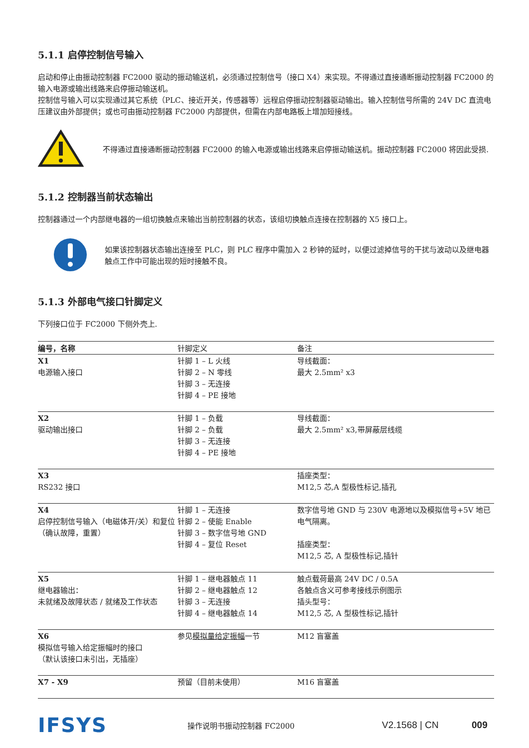5.1.1 启停控制信号输入
启动和停止由振动控制器 FC2000 驱动的振动输送机，必须通过控制信号（接口 X4）来实现。不得通过直接通断振动控制器 FC2000 的输入电源或输出线路来启停振动输送机。
控制信号输入可以实现通过其它系统（PLC、接近开关，传感器等）远程启停振动控制器驱动输出。输入控制信号所需的 24V DC 直流电压建议由外部提供；或也可由振动控制器 FC2000 内部提供，但需在内部电路板上增加短接线。
不得通过直接通断振动控制器 FC2000 的输入电源或输出线路来启停振动输送机。振动控制器 FC2000 将因此受损.
5.1.2 控制器当前状态输出
控制器通过一个内部继电器的一组切换触点来输出当前控制器的状态，该组切换触点连接在控制器的 X5 接口上。
如果该控制器状态输出连接至 PLC，则 PLC 程序中需加入 2 秒钟的延时，以便过滤掉信号的干扰与波动以及继电器触点工作中可能出现的短时接触不良。
5.1.3 外部电气接口针脚定义
下列接口位于 FC2000 下侧外壳上.
| 编号，名称 | 针脚定义 | 备注 |
| --- | --- | --- |
| X1 电源输入接口 | 针脚 1 – L 火线 针脚 2 – N 零线 针脚 3 – 无连接 针脚 4 – PE 接地 | 导线截面： 最大 2.5mm² x3 |
| X2 驱动输出接口 | 针脚 1 – 负载 针脚 2 – 负载 针脚 3 – 无连接 针脚 4 – PE 接地 | 导线截面： 最大 2.5mm² x3,带屏蔽层线缆 |
| X3 RS232 接口 | | 插座类型： M12,5 芯,A 型极性标记,插孔 |
| X4 启停控制信号输入（电磁体开/关）和复位（确认故障，重置） | 针脚 1 – 无连接 针脚 2 – 使能 Enable 针脚 3 – 数字信号地 GND 针脚 4 – 复位 Reset | 数字信号地 GND 与 230V 电源地以及模拟信号+5V 地已电气隔离。 插座类型： M12,5 芯, A 型极性标记,插针 |
| X5 继电器输出： 未就绪及故障状态 / 就绪及工作状态 | 针脚 1 – 继电器触点 11 针脚 2 – 继电器触点 12 针脚 3 – 无连接 针脚 4 – 继电器触点 14 | 触点载荷最高 24V DC / 0.5A 各触点含义可参考接线示例图示 插头型号： M12,5 芯, A 型极性标记,插针 |
| X6 模拟信号输入给定振幅时的接口 （默认该接口未引出，无插座） | 参见 模拟量给定振幅 一节 | M12 盲塞盖 |
| X7 - X9 | 预留（目前未使用） | M16 盲塞盖 |
IFSYS
操作说明书振动控制器 FC2000
V2.1568 | CN 009